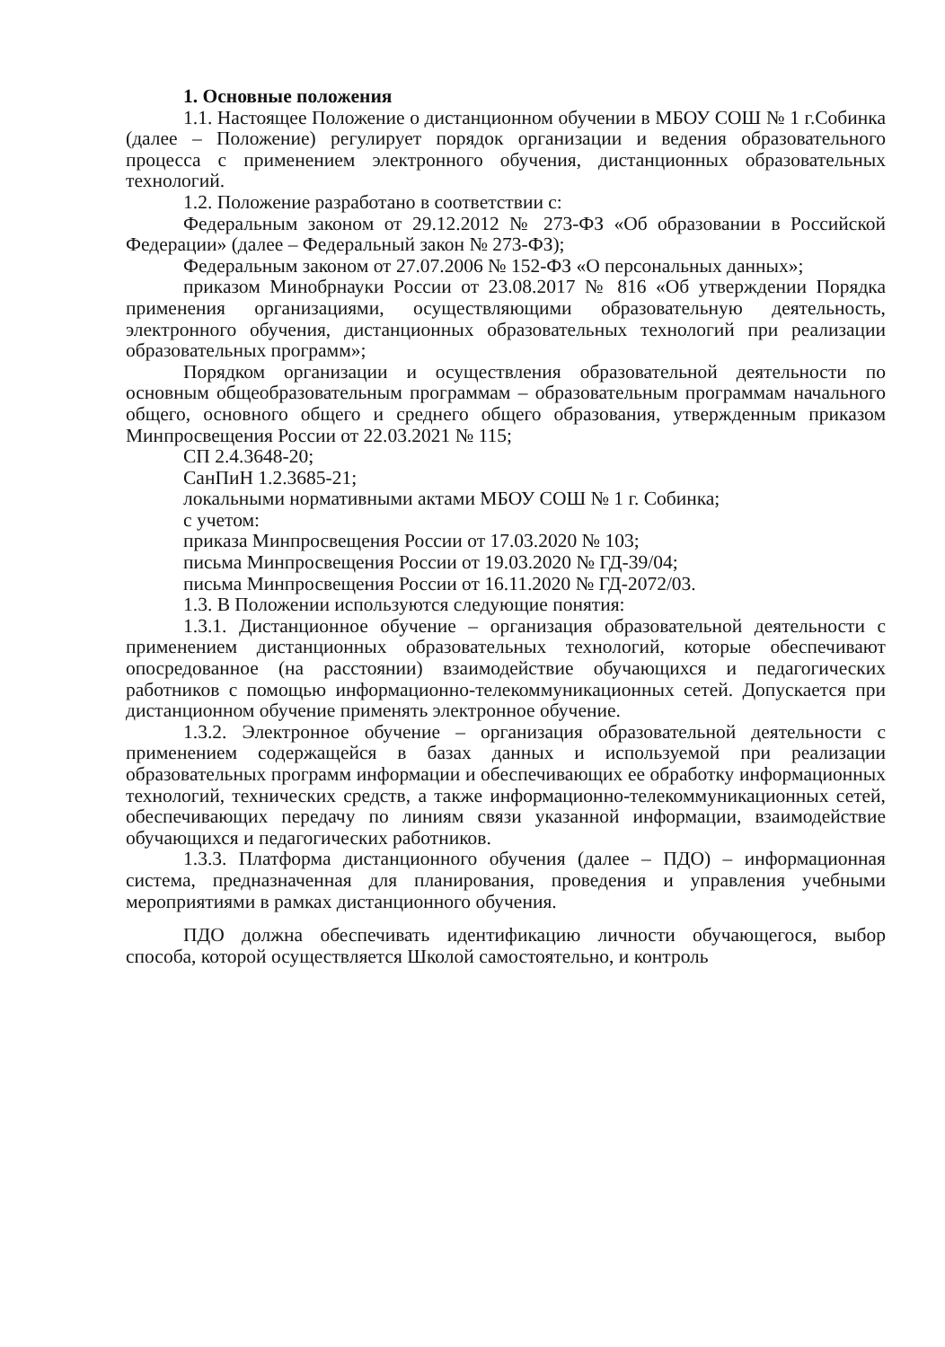1. Основные положения
1.1. Настоящее Положение о дистанционном обучении в МБОУ СОШ № 1 г.Собинка (далее – Положение) регулирует порядок организации и ведения образовательного процесса с применением электронного обучения, дистанционных образовательных технологий.
1.2. Положение разработано в соответствии с:
Федеральным законом от 29.12.2012 № 273-ФЗ «Об образовании в Российской Федерации» (далее – Федеральный закон № 273-ФЗ);
Федеральным законом от 27.07.2006 № 152-ФЗ «О персональных данных»;
приказом Минобрнауки России от 23.08.2017 № 816 «Об утверждении Порядка применения организациями, осуществляющими образовательную деятельность, электронного обучения, дистанционных образовательных технологий при реализации образовательных программ»;
Порядком организации и осуществления образовательной деятельности по основным общеобразовательным программам – образовательным программам начального общего, основного общего и среднего общего образования, утвержденным приказом Минпросвещения России от 22.03.2021 № 115;
СП 2.4.3648-20;
СанПиН 1.2.3685-21;
локальными нормативными актами МБОУ СОШ № 1 г. Собинка;
с учетом:
приказа Минпросвещения России от 17.03.2020 № 103;
письма Минпросвещения России от 19.03.2020 № ГД-39/04;
письма Минпросвещения России от 16.11.2020 № ГД-2072/03.
1.3. В Положении используются следующие понятия:
1.3.1. Дистанционное обучение – организация образовательной деятельности с применением дистанционных образовательных технологий, которые обеспечивают опосредованное (на расстоянии) взаимодействие обучающихся и педагогических работников с помощью информационно-телекоммуникационных сетей. Допускается при дистанционном обучение применять электронное обучение.
1.3.2. Электронное обучение – организация образовательной деятельности с применением содержащейся в базах данных и используемой при реализации образовательных программ информации и обеспечивающих ее обработку информационных технологий, технических средств, а также информационно-телекоммуникационных сетей, обеспечивающих передачу по линиям связи указанной информации, взаимодействие обучающихся и педагогических работников.
1.3.3. Платформа дистанционного обучения (далее – ПДО) – информационная система, предназначенная для планирования, проведения и управления учебными мероприятиями в рамках дистанционного обучения.
ПДО должна обеспечивать идентификацию личности обучающегося, выбор способа, которой осуществляется Школой самостоятельно, и контроль